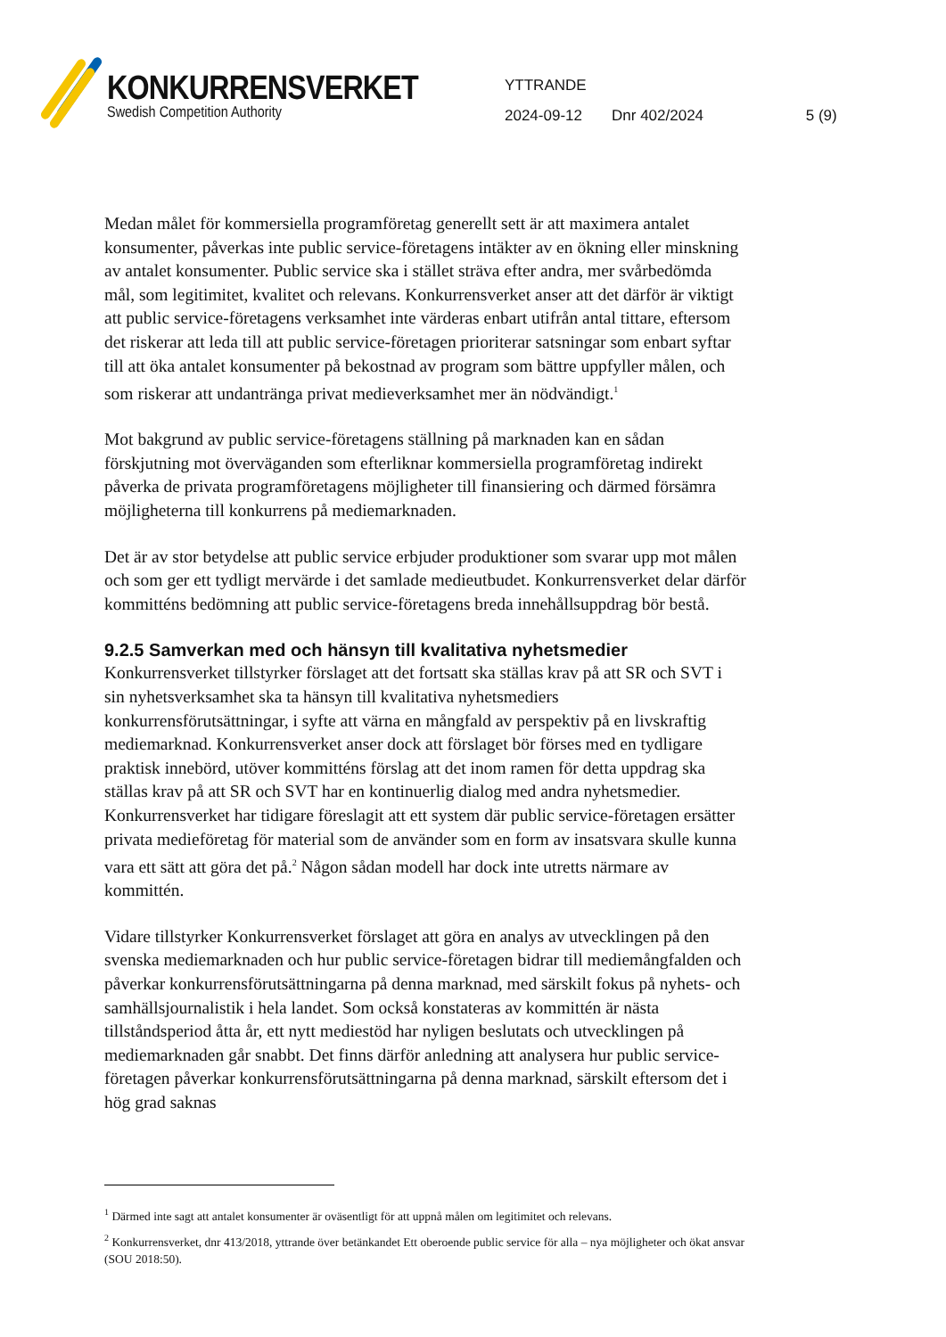KONKURRENSVERKET
Swedish Competition Authority
YTTRANDE
2024-09-12 Dnr 402/2024 5 (9)
Medan målet för kommersiella programföretag generellt sett är att maximera antalet konsumenter, påverkas inte public service-företagens intäkter av en ökning eller minskning av antalet konsumenter. Public service ska i stället sträva efter andra, mer svårbedömda mål, som legitimitet, kvalitet och relevans. Konkurrensverket anser att det därför är viktigt att public service-företagens verksamhet inte värderas enbart utifrån antal tittare, eftersom det riskerar att leda till att public service-företagen prioriterar satsningar som enbart syftar till att öka antalet konsumenter på bekostnad av program som bättre uppfyller målen, och som riskerar att undantränga privat medieverksamhet mer än nödvändigt.<sup>1</sup>
Mot bakgrund av public service-företagens ställning på marknaden kan en sådan förskjutning mot överväganden som efterliknar kommersiella programföretag indirekt påverka de privata programföretagens möjligheter till finansiering och därmed försämra möjligheterna till konkurrens på mediemarknaden.
Det är av stor betydelse att public service erbjuder produktioner som svarar upp mot målen och som ger ett tydligt mervärde i det samlade medieutbudet. Konkurrensverket delar därför kommitténs bedömning att public service-företagens breda innehållsuppdrag bör bestå.
9.2.5 Samverkan med och hänsyn till kvalitativa nyhetsmedier
Konkurrensverket tillstyrker förslaget att det fortsatt ska ställas krav på att SR och SVT i sin nyhetsverksamhet ska ta hänsyn till kvalitativa nyhetsmediers konkurrensförutsättningar, i syfte att värna en mångfald av perspektiv på en livskraftig mediemarknad. Konkurrensverket anser dock att förslaget bör förses med en tydligare praktisk innebörd, utöver kommitténs förslag att det inom ramen för detta uppdrag ska ställas krav på att SR och SVT har en kontinuerlig dialog med andra nyhetsmedier. Konkurrensverket har tidigare föreslagit att ett system där public service-företagen ersätter privata medieföretag för material som de använder som en form av insatsvara skulle kunna vara ett sätt att göra det på.<sup>2</sup> Någon sådan modell har dock inte utretts närmare av kommittén.
Vidare tillstyrker Konkurrensverket förslaget att göra en analys av utvecklingen på den svenska mediemarknaden och hur public service-företagen bidrar till mediemångfalden och påverkar konkurrensförutsättningarna på denna marknad, med särskilt fokus på nyhets- och samhällsjournalistik i hela landet. Som också konstateras av kommittén är nästa tillståndsperiod åtta år, ett nytt mediestöd har nyligen beslutats och utvecklingen på mediemarknaden går snabbt. Det finns därför anledning att analysera hur public service-företagen påverkar konkurrensförutsättningarna på denna marknad, särskilt eftersom det i hög grad saknas
<sup>1</sup> Därmed inte sagt att antalet konsumenter är oväsentligt för att uppnå målen om legitimitet och relevans.
<sup>2</sup> Konkurrensverket, dnr 413/2018, yttrande över betänkandet Ett oberoende public service för alla – nya möjligheter och ökat ansvar (SOU 2018:50).